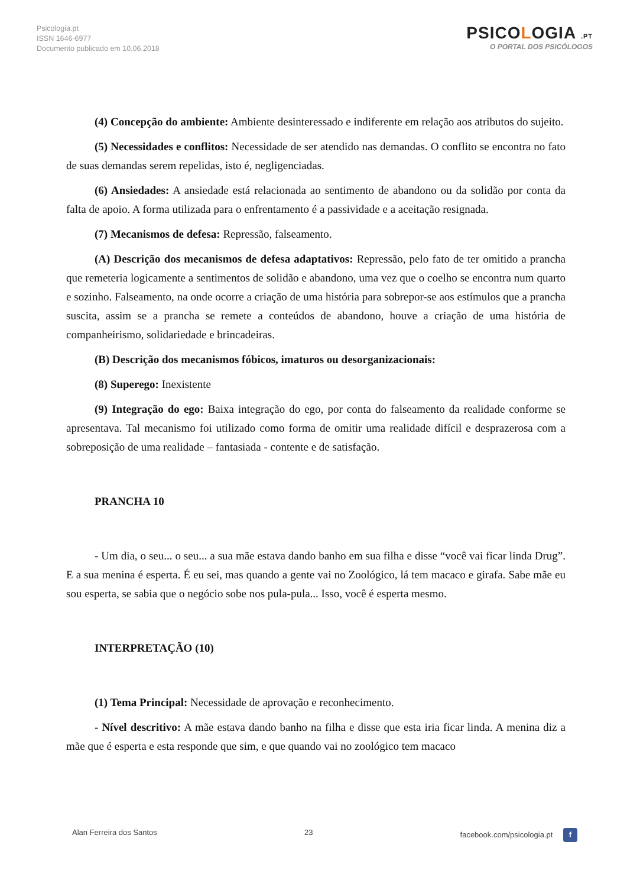Psicologia.pt
ISSN 1646-6977
Documento publicado em 10.06.2018
PSICOLOGIA .PT
O PORTAL DOS PSICÓLOGOS
(4) Concepção do ambiente: Ambiente desinteressado e indiferente em relação aos atributos do sujeito.
(5) Necessidades e conflitos: Necessidade de ser atendido nas demandas. O conflito se encontra no fato de suas demandas serem repelidas, isto é, negligenciadas.
(6) Ansiedades: A ansiedade está relacionada ao sentimento de abandono ou da solidão por conta da falta de apoio. A forma utilizada para o enfrentamento é a passividade e a aceitação resignada.
(7) Mecanismos de defesa: Repressão, falseamento.
(A) Descrição dos mecanismos de defesa adaptativos: Repressão, pelo fato de ter omitido a prancha que remeteria logicamente a sentimentos de solidão e abandono, uma vez que o coelho se encontra num quarto e sozinho. Falseamento, na onde ocorre a criação de uma história para sobrepor-se aos estímulos que a prancha suscita, assim se a prancha se remete a conteúdos de abandono, houve a criação de uma história de companheirismo, solidariedade e brincadeiras.
(B) Descrição dos mecanismos fóbicos, imaturos ou desorganizacionais:
(8) Superego: Inexistente
(9) Integração do ego: Baixa integração do ego, por conta do falseamento da realidade conforme se apresentava. Tal mecanismo foi utilizado como forma de omitir uma realidade difícil e desprazerosa com a sobreposição de uma realidade – fantasiada - contente e de satisfação.
PRANCHA 10
- Um dia, o seu... o seu... a sua mãe estava dando banho em sua filha e disse “você vai ficar linda Drug”. E a sua menina é esperta. É eu sei, mas quando a gente vai no Zoológico, lá tem macaco e girafa. Sabe mãe eu sou esperta, se sabia que o negócio sobe nos pula-pula... Isso, você é esperta mesmo.
INTERPRETAÇÃO (10)
(1) Tema Principal: Necessidade de aprovação e reconhecimento.
- Nível descritivo: A mãe estava dando banho na filha e disse que esta iria ficar linda. A menina diz a mãe que é esperta e esta responde que sim, e que quando vai no zoológico tem macaco
Alan Ferreira dos Santos 23 facebook.com/psicologia.pt f